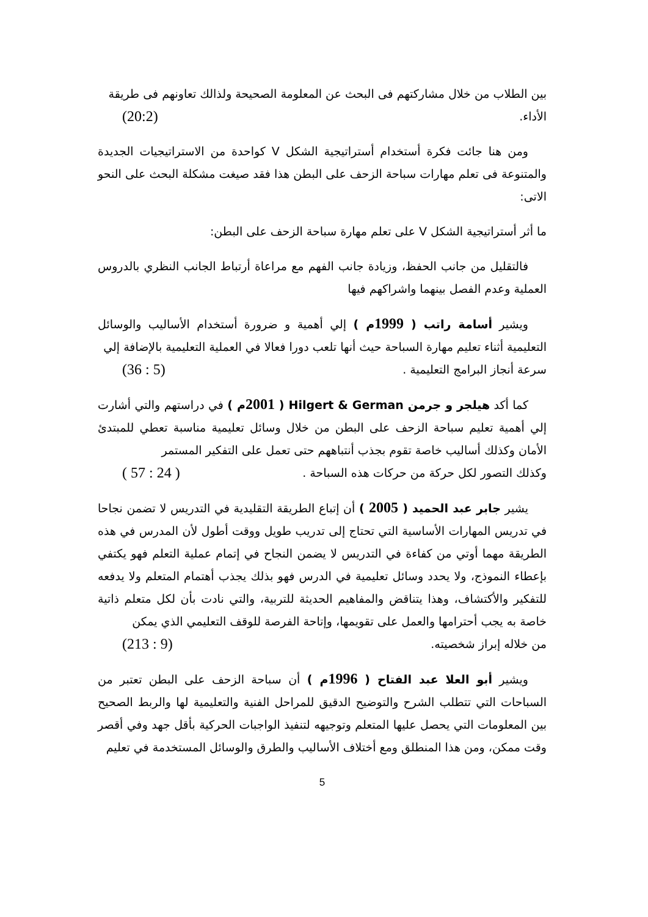بين الطلاب من خلال مشاركتهم فى البحث عن المعلومة الصحيحة ولذالك تعاونهم فى طريقة
الأداء. (20:2)
ومن هنا جائت فكرة أستخدام أستراتيجية الشكل V كواحدة من الاستراتيجيات الجديدة والمتنوعة فى تعلم مهارات سباحة الزحف على البطن هذا فقد صيغت مشكلة البحث على النحو الاتى:
ما أثر أستراتيجية الشكل V على تعلم مهارة سباحة الزحف على البطن:
فالتقليل من جانب الحفظ، وزيادة جانب الفهم مع مراعاة أرتباط الجانب النظري بالدروس العملية وعدم الفصل بينهما واشراكهم فيها
ويشير أسامة راتب ( 1999م ) إلي أهمية و ضرورة أستخدام الأساليب والوسائل التعليمية أثناء تعليم مهارة السباحة حيث أنها تلعب دورا فعالا في العملية التعليمية بالإضافة إلي
سرعة أنجاز البرامج التعليمية . (5 : 36)
كما أكد هيلجر و جرمن Hilgert & German ( 2001م ) في دراستهم والتي أشارت إلي أهمية تعليم سباحة الزحف على البطن من خلال وسائل تعليمية مناسبة تعطي للمبتدئ الأمان وكذلك أساليب خاصة تقوم بجذب أنتباههم حتى تعمل على التفكير المستمر
وكذلك التصور لكل حركة من حركات هذه السباحة . ( 24 : 57 )
يشير جابر عبد الحميد ( 2005 ) أن إتباع الطريقة التقليدية في التدريس لا تضمن نجاحا في تدريس المهارات الأساسية التي تحتاج إلى تدريب طويل ووقت أطول لأن المدرس في هذه الطريقة مهما أوتي من كفاءة في التدريس لا يضمن النجاح في إتمام عملية التعلم فهو يكتفي بإعطاء النموذج، ولا يحدد وسائل تعليمية في الدرس فهو بذلك يجذب أهتمام المتعلم ولا يدفعه للتفكير والأكتشاف، وهذا يتناقض والمفاهيم الحديثة للتربية، والتي نادت بأن لكل متعلم ذاتية خاصة به يجب أحترامها والعمل على تقويمها، وإتاحة الفرصة للوقف التعليمي الذي يمكن
من خلاله إبراز شخصيته. (9 : 213)
ويشير أبو العلا عبد الفتاح ( 1996م ) أن سباحة الزحف على البطن تعتبر من السباحات التي تتطلب الشرح والتوضيح الدقيق للمراحل الفنية والتعليمية لها والربط الصحيح بين المعلومات التي يحصل عليها المتعلم وتوجيهه لتنفيذ الواجبات الحركية بأقل جهد وفي أقصر وقت ممكن، ومن هذا المنطلق ومع أختلاف الأساليب والطرق والوسائل المستخدمة في تعليم
5